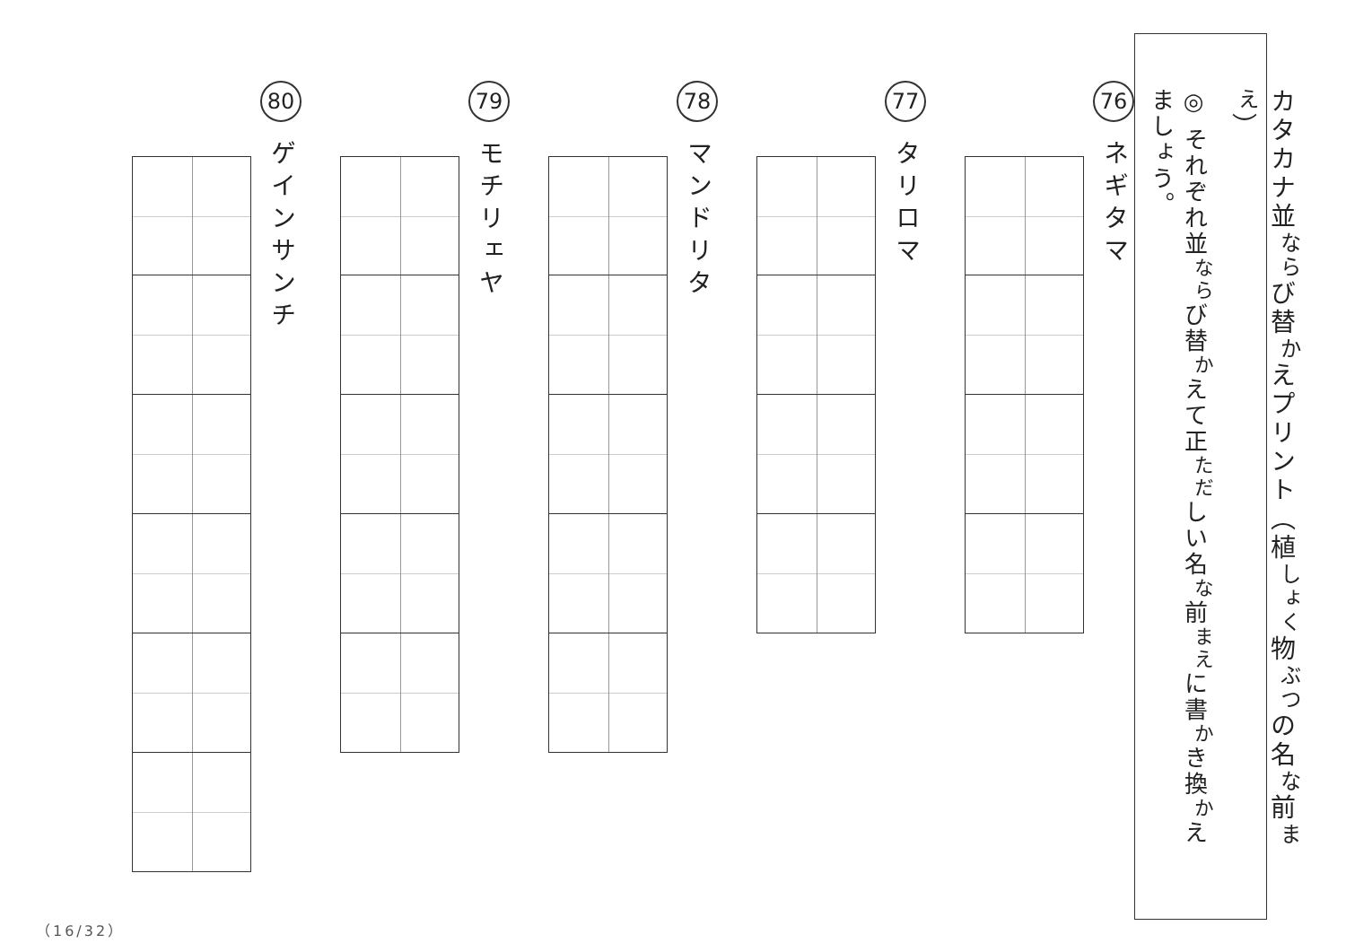カタカナ並<sup>なら</sup>び替<sup>か</sup>えプリント（植<sup>しょく</sup>物<sup>ぶつ</sup>の名<sup>な</sup>前<sup>まえ</sup>）
◎ それぞれ並<sup>なら</sup>び替<sup>か</sup>えて正<sup>ただ</sup>しい名<sup>な</sup>前<sup>まえ</sup>に書<sup>か</sup>き換<sup>か</sup>えましょう。
76 ネギタマ
77 タリロマ
78 マンドリタ
79 モチリェヤ
80 ゲインサンチ
（16/32）